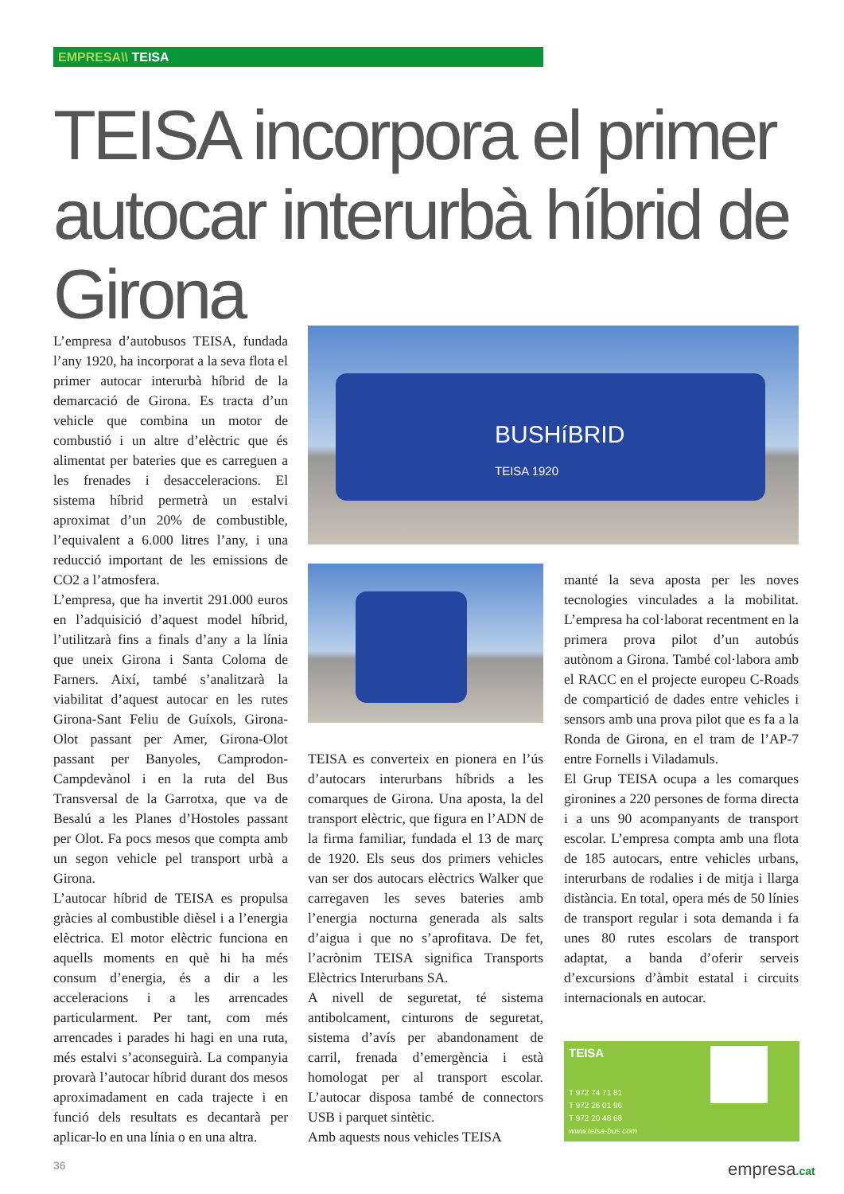EMPRESA\\ TEISA
TEISA incorpora el primer autocar interurbà híbrid de Girona
L’empresa d’autobusos TEISA, fundada l’any 1920, ha incorporat a la seva flota el primer autocar interurbà híbrid de la demarcació de Girona. Es tracta d’un vehicle que combina un motor de combustió i un altre d’elèctric que és alimentat per bateries que es carreguen a les frenades i desacceleracions. El sistema híbrid permetrà un estalvi aproximat d’un 20% de combustible, l’equivalent a 6.000 litres l’any, i una reducció important de les emissions de CO2 a l’atmosfera.
L’empresa, que ha invertit 291.000 euros en l’adquisició d’aquest model híbrid, l’utilitzarà fins a finals d’any a la línia que uneix Girona i Santa Coloma de Farners. Així, també s’analitzarà la viabilitat d’aquest autocar en les rutes Girona-Sant Feliu de Guíxols, Girona-Olot passant per Amer, Girona-Olot passant per Banyoles, Camprodon-Campdevànol i en la ruta del Bus Transversal de la Garrotxa, que va de Besalú a les Planes d’Hostoles passant per Olot. Fa pocs mesos que compta amb un segon vehicle pel transport urbà a Girona.
L’autocar híbrid de TEISA es propulsa gràcies al combustible dièsel i a l’energia elèctrica. El motor elèctric funciona en aquells moments en què hi ha més consum d’energia, és a dir a les acceleracions i a les arrencades particularment. Per tant, com més arrencades i parades hi hagi en una ruta, més estalvi s’aconseguirà. La companyia provarà l’autocar híbrid durant dos mesos aproximadament en cada trajecte i en funció dels resultats es decantarà per aplicar-lo en una línia o en una altra.
BUSHíBRID
TEISA 1920
TEISA es converteix en pionera en l’ús d’autocars interurbans híbrids a les comarques de Girona. Una aposta, la del transport elèctric, que figura en l’ADN de la firma familiar, fundada el 13 de març de 1920. Els seus dos primers vehicles van ser dos autocars elèctrics Walker que carregaven les seves bateries amb l’energia nocturna generada als salts d’aigua i que no s’aprofitava. De fet, l’acrònim TEISA significa Transports Elèctrics Interurbans SA.
A nivell de seguretat, té sistema antibolcament, cinturons de seguretat, sistema d’avís per abandonament de carril, frenada d’emergència i està homologat per al transport escolar. L’autocar disposa també de connectors USB i parquet sintètic.
Amb aquests nous vehicles TEISA
manté la seva aposta per les noves tecnologies vinculades a la mobilitat. L’empresa ha col·laborat recentment en la primera prova pilot d’un autobús autònom a Girona. També col·labora amb el RACC en el projecte europeu C-Roads de compartició de dades entre vehicles i sensors amb una prova pilot que es fa a la Ronda de Girona, en el tram de l’AP-7 entre Fornells i Viladamuls.
El Grup TEISA ocupa a les comarques gironines a 220 persones de forma directa i a uns 90 acompanyants de transport escolar. L’empresa compta amb una flota de 185 autocars, entre vehicles urbans, interurbans de rodalies i de mitja i llarga distància. En total, opera més de 50 línies de transport regular i sota demanda i fa unes 80 rutes escolars de transport adaptat, a banda d’oferir serveis d’excursions d’àmbit estatal i circuits internacionals en autocar.
TEISA
T 972 74 71 81
T 972 26 01 96
T 972 20 48 68
www.teisa-bus.com
36 empresa.cat